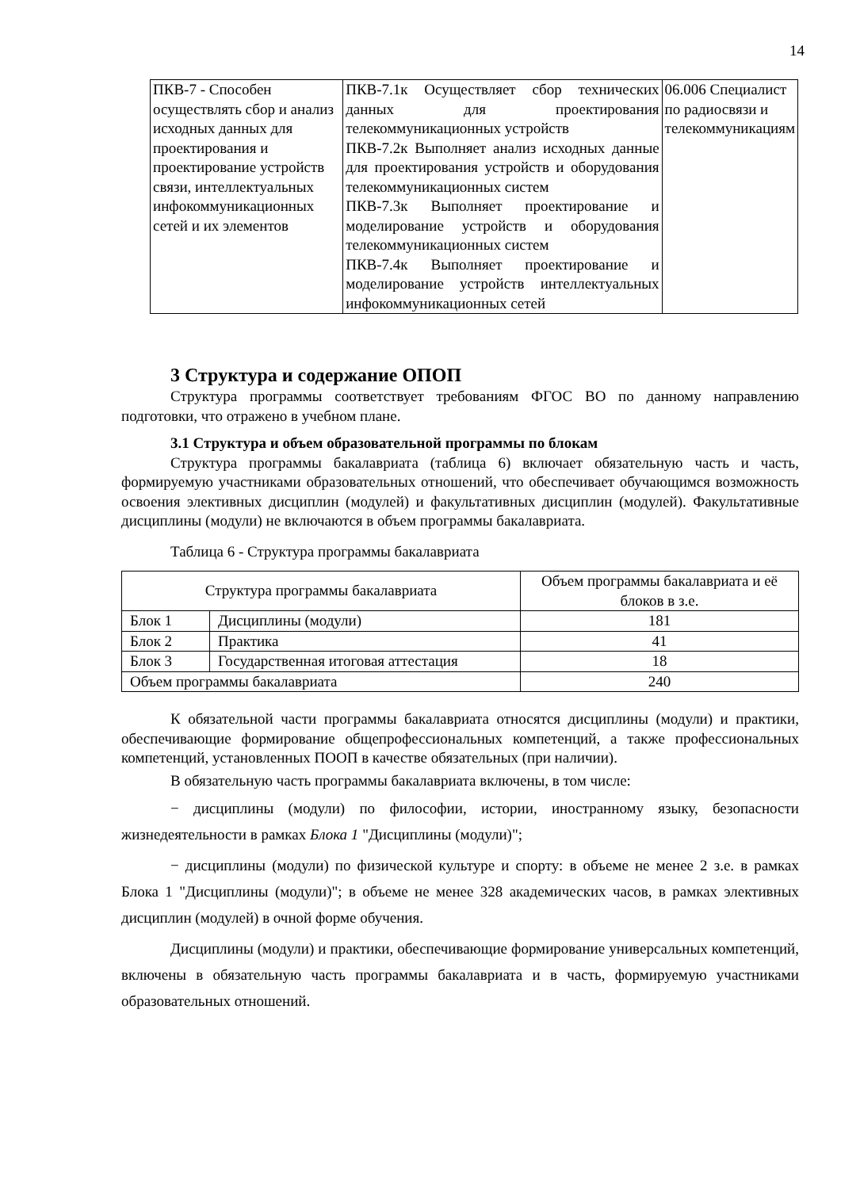14
| ПКВ-7 - Способен осуществлять сбор и анализ исходных данных для проектирования и проектирование устройств связи, интеллектуальных инфокоммуникационных сетей и их элементов | ПКВ-7.1к Осуществляет сбор технических данных для проектирования телекоммуникационных устройств ПКВ-7.2к Выполняет анализ исходных данные для проектирования устройств и оборудования телекоммуникационных систем ПКВ-7.3к Выполняет проектирование и моделирование устройств и оборудования телекоммуникационных систем ПКВ-7.4к Выполняет проектирование и моделирование устройств интеллектуальных инфокоммуникационных сетей | 06.006 Специалист по радиосвязи и телекоммуникациям |
3 Структура и содержание ОПОП
Структура программы соответствует требованиям ФГОС ВО по данному направлению подготовки, что отражено в учебном плане.
3.1 Структура и объем образовательной программы по блокам
Структура программы бакалавриата (таблица 6) включает обязательную часть и часть, формируемую участниками образовательных отношений, что обеспечивает обучающимся возможность освоения элективных дисциплин (модулей) и факультативных дисциплин (модулей). Факультативные дисциплины (модули) не включаются в объем программы бакалавриата.
Таблица 6 - Структура программы бакалавриата
| Структура программы бакалавриата | | Объем программы бакалавриата и её блоков в з.е. |
| --- | --- | --- |
| Блок 1 | Дисциплины (модули) | 181 |
| Блок 2 | Практика | 41 |
| Блок 3 | Государственная итоговая аттестация | 18 |
| Объем программы бакалавриата | | 240 |
К обязательной части программы бакалавриата относятся дисциплины (модули) и практики, обеспечивающие формирование общепрофессиональных компетенций, а также профессиональных компетенций, установленных ПООП в качестве обязательных (при наличии).
В обязательную часть программы бакалавриата включены, в том числе:
− дисциплины (модули) по философии, истории, иностранному языку, безопасности жизнедеятельности в рамках Блока 1 "Дисциплины (модули)";
− дисциплины (модули) по физической культуре и спорту: в объеме не менее 2 з.е. в рамках Блока 1 "Дисциплины (модули)"; в объеме не менее 328 академических часов, в рамках элективных дисциплин (модулей) в очной форме обучения.
Дисциплины (модули) и практики, обеспечивающие формирование универсальных компетенций, включены в обязательную часть программы бакалавриата и в часть, формируемую участниками образовательных отношений.